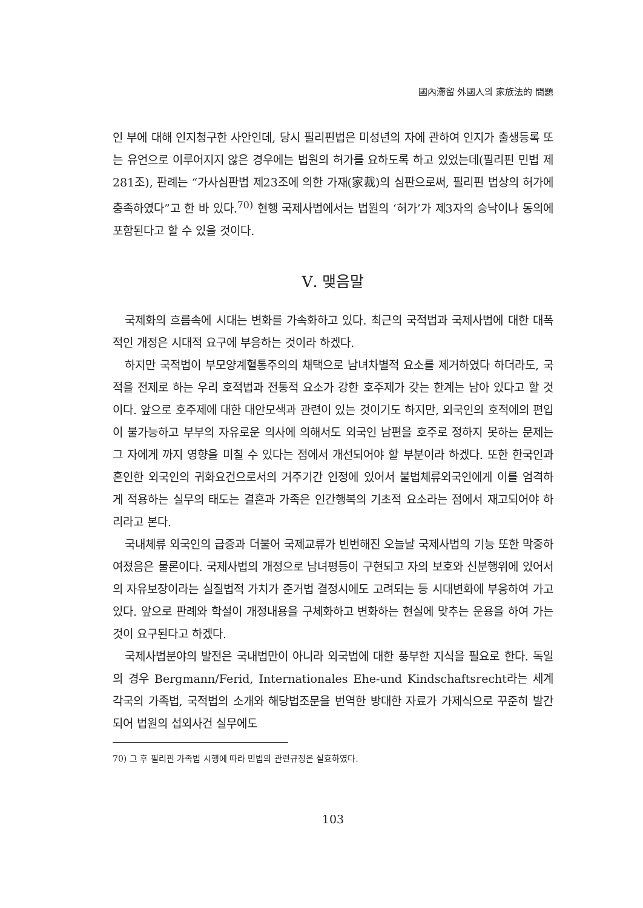國內滯留 外國人의 家族法的 問題
인 부에 대해 인지청구한 사안인데, 당시 필리핀법은 미성년의 자에 관하여 인지가 출생등록 또는 유언으로 이루어지지 않은 경우에는 법원의 허가를 요하도록 하고 있었는데(필리핀 민법 제281조), 판례는 “가사심판법 제23조에 의한 가재(家裁)의 심판으로써, 필리핀 법상의 허가에 충족하였다”고 한 바 있다.<sup>70)</sup> 현행 국제사법에서는 법원의 ‘허가’가 제3자의 승낙이나 동의에 포함된다고 할 수 있을 것이다.
Ⅴ. 맺음말
국제화의 흐름속에 시대는 변화를 가속화하고 있다. 최근의 국적법과 국제사법에 대한 대폭적인 개정은 시대적 요구에 부응하는 것이라 하겠다.
하지만 국적법이 부모양계혈통주의의 채택으로 남녀차별적 요소를 제거하였다 하더라도, 국적을 전제로 하는 우리 호적법과 전통적 요소가 강한 호주제가 갖는 한계는 남아 있다고 할 것이다. 앞으로 호주제에 대한 대안모색과 관련이 있는 것이기도 하지만, 외국인의 호적에의 편입이 불가능하고 부부의 자유로운 의사에 의해서도 외국인 남편을 호주로 정하지 못하는 문제는 그 자에게 까지 영향을 미칠 수 있다는 점에서 개선되어야 할 부분이라 하겠다. 또한 한국인과 혼인한 외국인의 귀화요건으로서의 거주기간 인정에 있어서 불법체류외국인에게 이를 엄격하게 적용하는 실무의 태도는 결혼과 가족은 인간행복의 기초적 요소라는 점에서 재고되어야 하리라고 본다.
국내체류 외국인의 급증과 더불어 국제교류가 빈번해진 오늘날 국제사법의 기능 또한 막중하여졌음은 물론이다. 국제사법의 개정으로 남녀평등이 구현되고 자의 보호와 신분행위에 있어서의 자유보장이라는 실질법적 가치가 준거법 결정시에도 고려되는 등 시대변화에 부응하여 가고 있다. 앞으로 판례와 학설이 개정내용을 구체화하고 변화하는 현실에 맞추는 운용을 하여 가는 것이 요구된다고 하겠다.
국제사법분야의 발전은 국내법만이 아니라 외국법에 대한 풍부한 지식을 필요로 한다. 독일의 경우 Bergmann/Ferid, Internationales Ehe-und Kindschaftsrecht라는 세계 각국의 가족법, 국적법의 소개와 해당법조문을 번역한 방대한 자료가 가제식으로 꾸준히 발간되어 법원의 섭외사건 실무에도
70) 그 후 필리핀 가족법 시행에 따라 민법의 관련규정은 실효하였다.
103